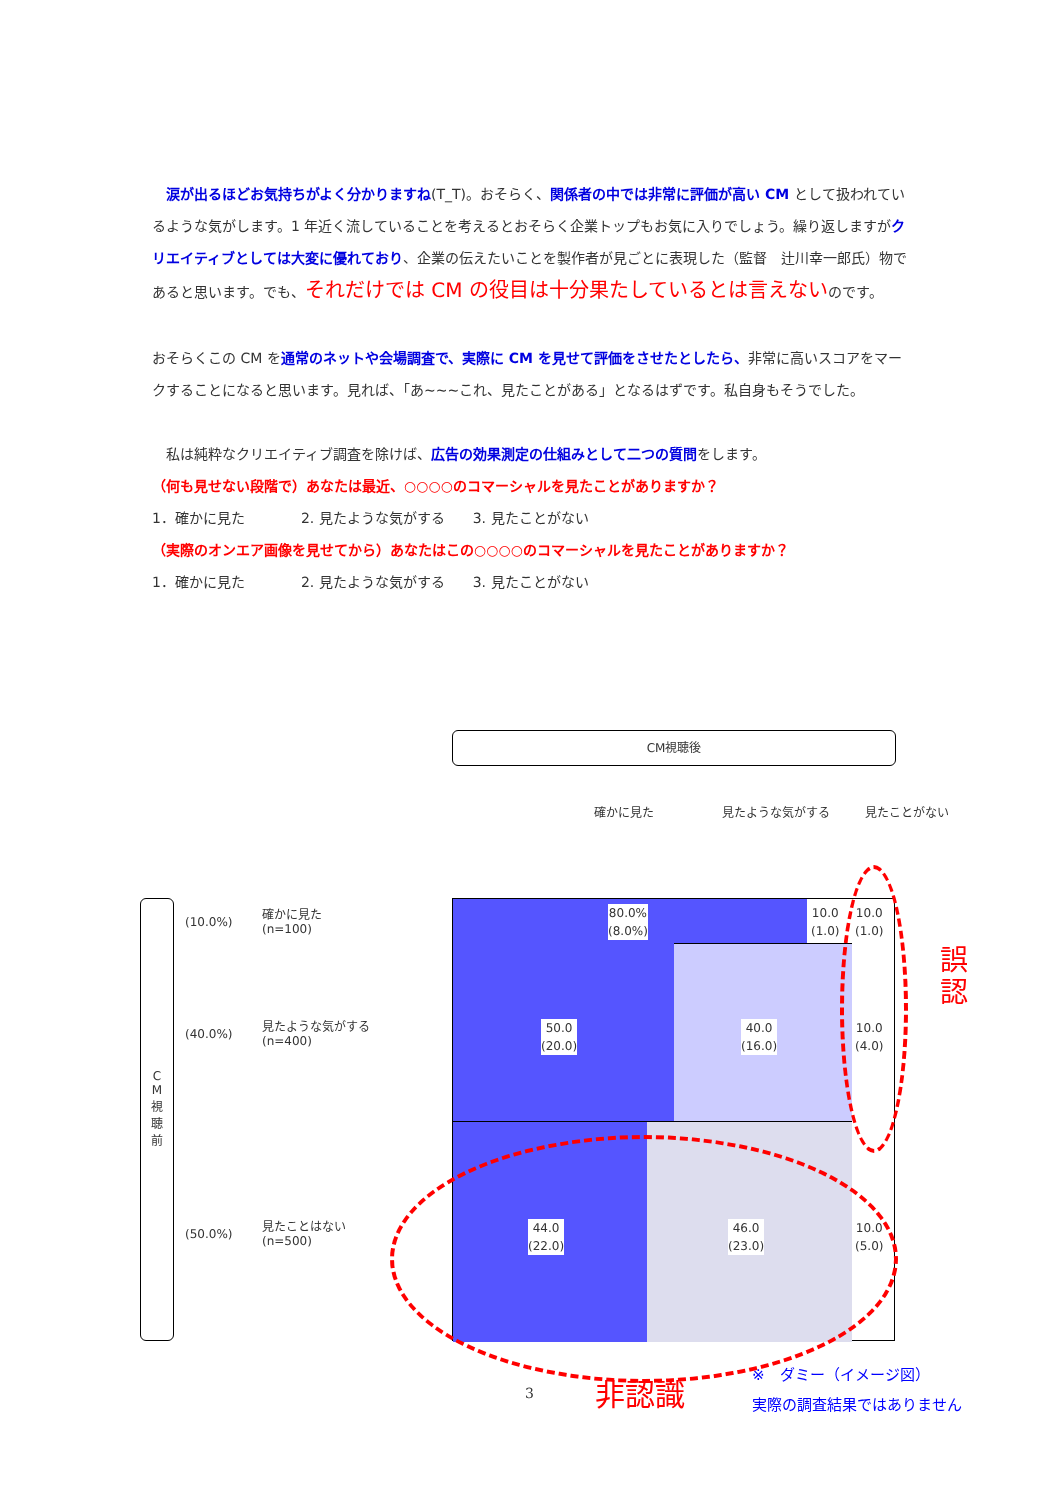涙が出るほどお気持ちがよく分かりますね(T_T)。おそらく、関係者の中では非常に評価が高い CM として扱われているような気がします。1 年近く流していることを考えるとおそらく企業トップもお気に入りでしょう。繰り返しますがクリエイティブとしては大変に優れており、企業の伝えたいことを製作者が見ごとに表現した（監督　辻川幸一郎氏）物であると思います。でも、それだけでは CM の役目は十分果たしているとは言えないのです。
おそらくこの CM を通常のネットや会場調査で、実際に CM を見せて評価をさせたとしたら、非常に高いスコアをマークすることになると思います。見れば、「あ~~~これ、見たことがある」となるはずです。私自身もそうでした。
私は純粋なクリエイティブ調査を除けば、広告の効果測定の仕組みとして二つの質問をします。
（何も見せない段階で）あなたは最近、○○○○のコマーシャルを見たことがありますか？
1．確かに見た　　　　2. 見たような気がする　　3. 見たことがない
（実際のオンエア画像を見せてから）あなたはこの○○○○のコマーシャルを見たことがありますか？
1．確かに見た　　　　2. 見たような気がする　　3. 見たことがない
CM視聴後
確かに見た 見たような気がする 見たことがない
C
M
視
聴
前
(10.0%)
確かに見た
(n=100)
(40.0%)
見たような気がする
(n=400)
(50.0%)
見たことはない
(n=500)
80.0%
(8.0%)
10.0
(1.0)
10.0
(1.0)
50.0
(20.0)
40.0
(16.0)
10.0
(4.0)
44.0
(22.0)
46.0
(23.0)
10.0
(5.0)
誤
認
非認識
※　ダミー（イメージ図）
実際の調査結果ではありません
3